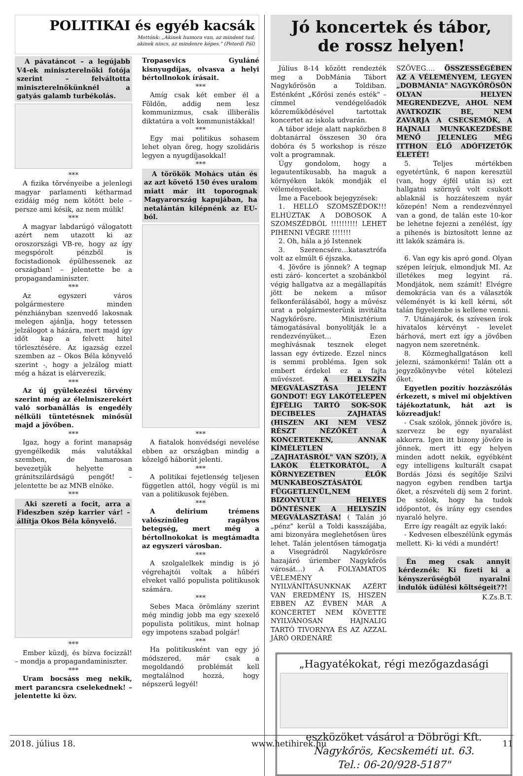POLITIKAI és egyéb kacsák
Mottónk: „Akinek humora van, az mindent tud,
akinek nincs, az mindenre képes." (Peterdi Pál)
A pávatáncot – a legújabb V4-ek miniszterelnöki fotója szerint – felváltotta miniszterelnökünknél a gatyás galamb turbékolás.
***
A fizika törvényeibe a jelenlegi magyar parlamenti kétharmad ezidáig még nem kötött bele – persze ami késik, az nem múlik!
***
A magyar labdarúgó válogatott azért nem utazott ki az oroszországi VB-re, hogy az így megspórolt pénzből is focistadionok épülhessenek az országban! – jelentette be a propagandaminiszter.
***
Az egyszeri város polgármestere minden pénzhiányban szenvedő lakosnak melegen ajánlja, hogy tetessen jelzálogot a házára, mert majd így időt kap a felvett hitel törlesztésére. Az igazság ezzel szemben az – Okos Béla könyvelő szerint -, hogy a jelzálog miatt még a házat is elárverezik.
***
Az új gyülekezési törvény szerint még az élelmiszerekért való sorbanállás is engedély nélküli tüntetésnek minősül majd a jövőben.
***
Igaz, hogy a forint manapság gyengélkedik más valutákkal szemben, de hamarosan bevezetjük helyette a gránitszilárdságú pengőt! – jelentette be az MNB elnöke.
***
Aki szereti a focit, arra a Fideszben szép karrier vár! – állítja Okos Béla könyvelő.
***
Ember küzdj, és bízva focizzál! – mondja a propagandaminiszter.
***
Uram bocsáss meg nekik, mert parancsra cselekednek! – jelentette ki özv.
Tropasevics Gyuláné kisnyugdíjas, olvasva a helyi bértollnokok írásait.
***
Amíg csak két ember él a Földön, addig nem lesz kommunizmus, csak illiberális diktatúra a volt kommunistákkal!
***
Egy mai politikus sohasem lehet olyan öreg, hogy szolidáris legyen a nyugdíjasokkal!
***
A törökök Mohács után és az azt követő 150 éves uralom miatt már itt toporognak Magyarország kapujában, ha netalántán kilépnénk az EU-ból.
***
A fiatalok honvédségi nevelése ebben az országban mindig a közelgő háborút jelenti.
***
A politikai fejetlenség teljesen független attól, hogy végül is mi van a politikusok fejében.
***
A delírium trémens valószínűleg ragályos betegség, mert még a bértollnokokat is megtámadta az egyszeri városban.
***
A szolgalelkek mindig is jó végrehajtói voltak a hűbéri elveket valló populista politikusok számára.
***
Sebes Maca örömlány szerint még mindig jobb ma egy szexelő populista politikus, mint holnap egy impotens szabad polgár!
***
Ha politikusként van egy jó módszered, már csak a megoldandó problémát kell megtalálnod hozzá, hogy népszerű legyél!
Jó koncertek és tábor,
de rossz helyen!
Július 8-14 között rendezték meg a DobMánia Tábort Nagykőrösön a Toldiban. Esténként „Kőrösi zenés esték" – címmel vendégelőadók közreműködésével tartottak koncertet az iskola udvarán.
A tábor ideje alatt napközben 8 dobtanárral összesen 30 óra dobóra és 5 workshop is része volt a programnak.
Úgy gondolom, hogy a legautentikusabb, ha maguk a környéken lakók mondják el véleményeiket.
Íme a Facebook bejegyzések:
1. HELLÓ SZOMSZÉDOK!!! ELHÚZTAK A DOBOSOK A SZOMSZÉDBÓL !!!!!!!!!! LEHET PIHENNI VÉGRE !!!!!!!
2. Oh, hála a jó Istennek
3. Szerencsére…katasztrófa volt az elmúlt 6 éjszaka.
4. Jövőre is jönnek? A tegnap esti záró- koncertet a szobánkból végig hallgatva az a megállapítás jött be nekem a műsor felkonferálásából, hogy a művész urat a polgármesterünk invitálta Nagykőrösre. Minisztérium támogatásával bonyolítják le a rendezvényüket… Ezen meghívásnak tesznek eleget lassan egy évtizede. Ezzel nincs is semmi probléma. Igen sok embert érdekel ez a fajta művészet. A HELYSZÍN MEGVÁLASZTÁSA JELENT GONDOT! EGY LAKÓTELEPEN ÉJFÉLIG TARTÓ SOK-SOK DECIBELES ZAJHATÁS (HISZEN AKI NEM VESZ RÉSZT NÉZŐKÉT A KONCERTEKEN, ANNAK KÍMÉLETLEN „ZAJHATÁSRÓL" VAN SZÓ!), A LAKÓK ÉLETKORÁTÓL, A KÖRNYEZETBEN ÉLŐK MUNKABEOSZTÁSÁTÓL FÜGGETLENÜL,NEM BIZONYULT HELYES DÖNTÉSNEK A HELYSZÍN MEGVÁLASZTÁSA! ( Talán jó „pénz" kerül a Toldi kasszájába, ami bizonyára meglehetősen üres lehet. Talán jelentősen támogatja a Visegrádról Nagykőrösre hazajáró úriember Nagykőrös városát…) A FOLYAMATOS VÉLEMÉNY NYILVÁNÍTÁSUNKNAK AZÉRT VAN EREDMÉNY IS, HISZEN EBBEN AZ ÉVBEN MÁR A KONCERTET NEM KÖVETTE NYILVÁNOSAN HAJNALIG TARTÓ TIVORNYA ÉS AZ AZZAL JÁRÓ ORDENÁRÉ
SZÖVEG…. ÖSSZESSÉGÉBEN AZ A VÉLEMÉNYEM, LEGYEN „DOBMÁNIA" NAGYKŐRÖSÖN OLYAN HELYEN MEGRENDEZVE, AHOL NEM AVATKOZIK BE, NEM ZAVARJA A CSECSEMŐK, A HAJNALI MUNKAKEZDÉSBE MENŐ JELENLEG MÉG ITTHON ÉLŐ ADÓFIZETŐK ÉLETÉT!
5. Teljes mértékben egyetértünk, 6 napon keresztül (van, hogy éjfél után is) ezt hallgatni szörnyű volt csukott ablaknál is hozzáteszem nyár közepén! Nem a rendezvénnyel van a gond, de talán este 10-kor be lehetne fejezni a zenélést, így a pihenés is biztosított lenne az itt lakók számára is.
6. Van egy kis apró gond. Olyan szépen leírjuk, elmondjuk MI. Az illetékes meg legyint rá. Mondjátok, nem számít! Elvégre demokrácia van és a választók véleményét is ki kell kérni, sőt talán figyelembe is kellene venni.
7. Utánajárok, és szívesen írok hivatalos kérvényt - levelet bárhová, mert ezt így a jövőben nagyon nem szeretnénk.
8. Közmeghallgatáson kell jelezni, számonkérni! Talán ott a jegyzőkönyvbe vétel kötelezi őket.
Egyetlen pozitív hozzászólás érkezett, s mivel mi objektíven tájékoztatunk, hát azt is közreadjuk!
- Csak szólok, jönnek jövőre is, szervezz be egy nyaralást akkorra. Igen itt bizony jövőre is jönnek, mert itt egy helyen minden adott nekik, egyébként egy intelligens kulturált csapat Bordás Józsi és segítője Szilvi nagyon egyben rendben tartja őket, a részvételi díj sem 2 forint. De szólok, hogy ha tudok időpontot, és irány egy csendes nyaraló helyre.
Erre így reagált az egyik lakó:
- Kedvesen elbeszélünk egymás mellett. Ki- ki védi a mundért!
Én meg csak annyit kérdeznék: Ki fizeti ki a kényszerűségből nyaralni indulók üdülési költségeit??!
K.Zs.B.T.
„Hagyatékokat, régi mezőgazdasági
eszközöket vásárol a Döbrögi Kft.
Nagykőrös, Kecskeméti ut. 63.
Tel.: 06-20/928-5187"
2018. július 18. www.hetihirek.hu 11